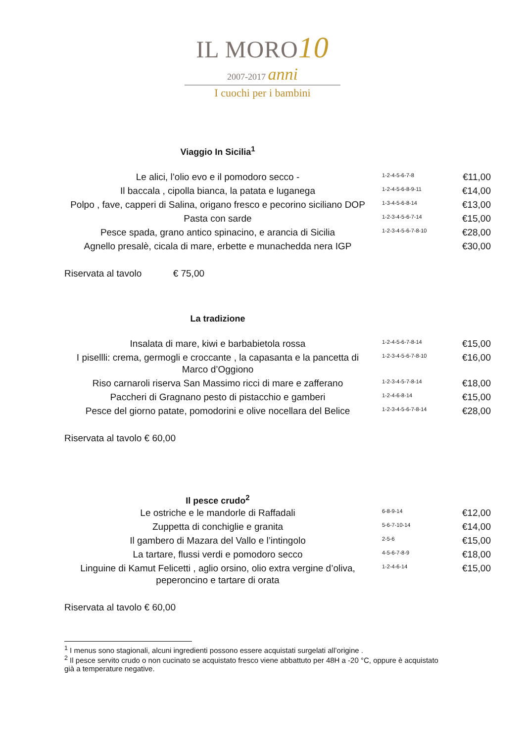IL MORO10
2007-2017 anni
I cuochi per i bambini
Viaggio In Sicilia<sup>1</sup>
| Le alici, l’olio evo e il pomodoro secco - | 1-2-4-5-6-7-8 | €11,00 |
| Il baccala , cipolla bianca, la patata e luganega | 1-2-4-5-6-8-9-11 | €14,00 |
| Polpo , fave, capperi di Salina, origano fresco e pecorino siciliano DOP | 1-3-4-5-6-8-14 | €13,00 |
| Pasta con sarde | 1-2-3-4-5-6-7-14 | €15,00 |
| Pesce spada, grano antico spinacino, e arancia di Sicilia | 1-2-3-4-5-6-7-8-10 | €28,00 |
| Agnello presalè, cicala di mare, erbette e munachedda nera IGP | | €30,00 |
Riservata al tavolo € 75,00
La tradizione
| Insalata di mare, kiwi e barbabietola rossa | 1-2-4-5-6-7-8-14 | €15,00 |
| I pisellli: crema, germogli e croccante , la capasanta e la pancetta di Marco d’Oggiono | 1-2-3-4-5-6-7-8-10 | €16,00 |
| Riso carnaroli riserva San Massimo ricci di mare e zafferano | 1-2-3-4-5-7-8-14 | €18,00 |
| Paccheri di Gragnano pesto di pistacchio e gamberi | 1-2-4-6-8-14 | €15,00 |
| Pesce del giorno patate, pomodorini e olive nocellara del Belice | 1-2-3-4-5-6-7-8-14 | €28,00 |
Riservata al tavolo € 60,00
Il pesce crudo<sup>2</sup>
| Le ostriche e le mandorle di Raffadali | 6-8-9-14 | €12,00 |
| Zuppetta di conchiglie e granita | 5-6-7-10-14 | €14,00 |
| Il gambero di Mazara del Vallo e l’intingolo | 2-5-6 | €15,00 |
| La tartare, flussi verdi e pomodoro secco | 4-5-6-7-8-9 | €18,00 |
| Linguine di Kamut Felicetti , aglio orsino, olio extra vergine d’oliva, peperoncino e tartare di orata | 1-2-4-6-14 | €15,00 |
Riservata al tavolo € 60,00
<sup>1</sup> I menus sono stagionali, alcuni ingredienti possono essere acquistati surgelati all’origine .
<sup>2</sup> Il pesce servito crudo o non cucinato se acquistato fresco viene abbattuto per 48H a -20 °C, oppure è acquistato già a temperature negative.